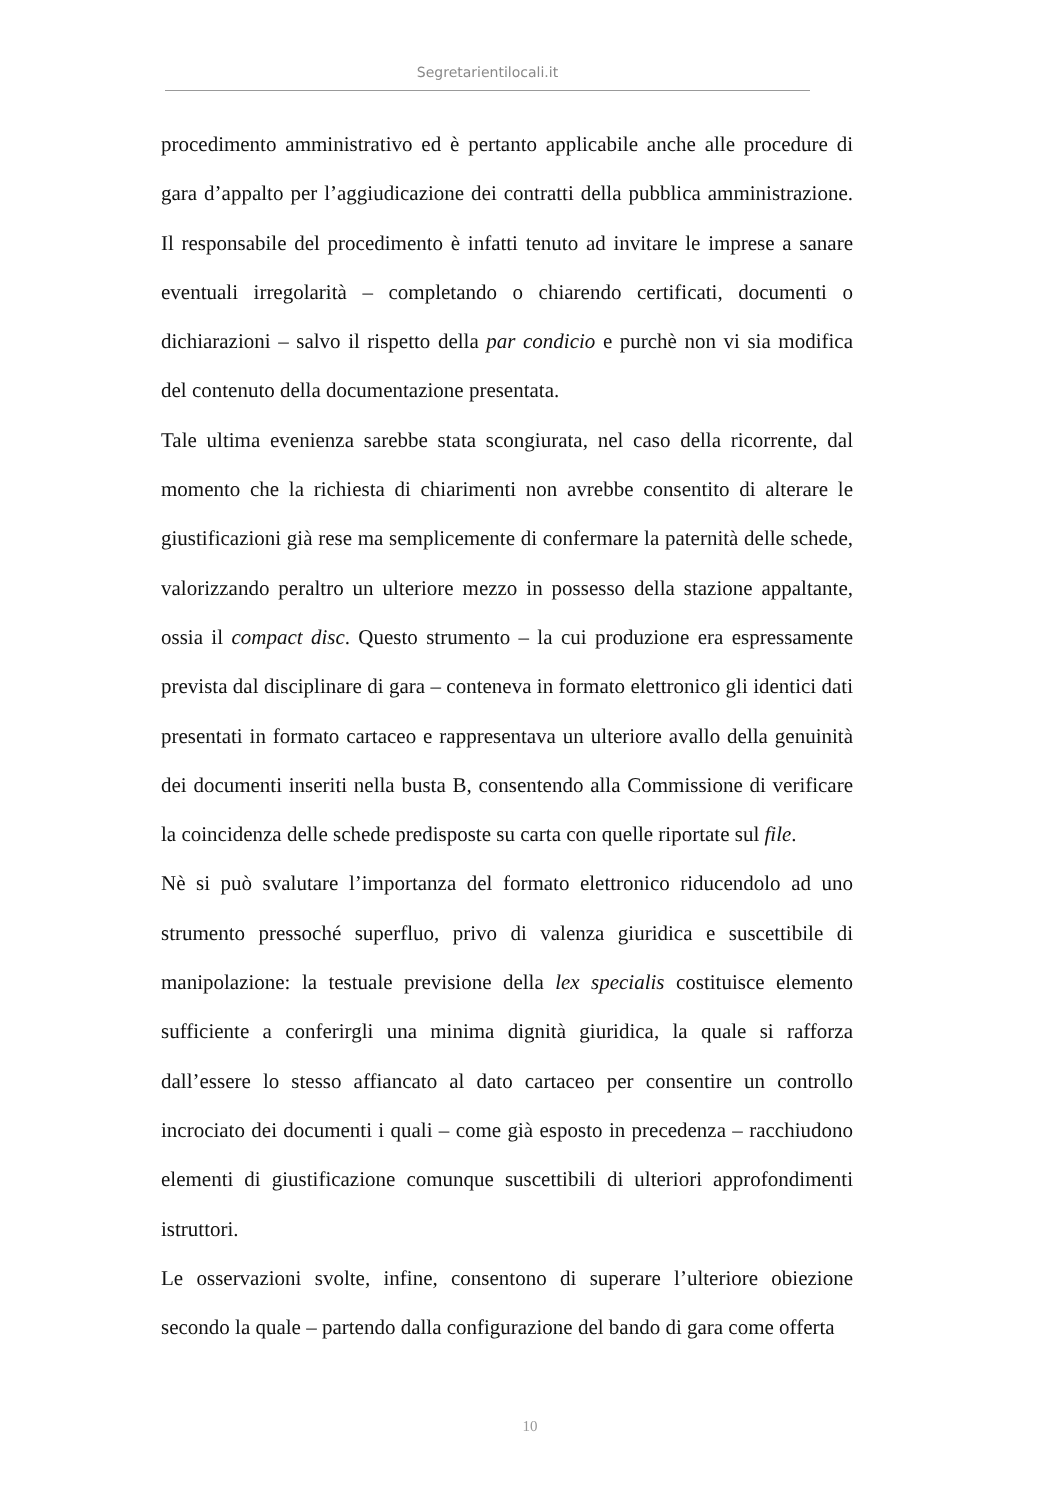Segretarientilocali.it
procedimento amministrativo ed è pertanto applicabile anche alle procedure di gara d’appalto per l’aggiudicazione dei contratti della pubblica amministrazione. Il responsabile del procedimento è infatti tenuto ad invitare le imprese a sanare eventuali irregolarità – completando o chiarendo certificati, documenti o dichiarazioni – salvo il rispetto della par condicio e purchè non vi sia modifica del contenuto della documentazione presentata.
Tale ultima evenienza sarebbe stata scongiurata, nel caso della ricorrente, dal momento che la richiesta di chiarimenti non avrebbe consentito di alterare le giustificazioni già rese ma semplicemente di confermare la paternità delle schede, valorizzando peraltro un ulteriore mezzo in possesso della stazione appaltante, ossia il compact disc. Questo strumento – la cui produzione era espressamente prevista dal disciplinare di gara – conteneva in formato elettronico gli identici dati presentati in formato cartaceo e rappresentava un ulteriore avallo della genuinità dei documenti inseriti nella busta B, consentendo alla Commissione di verificare la coincidenza delle schede predisposte su carta con quelle riportate sul file.
Nè si può svalutare l’importanza del formato elettronico riducendolo ad uno strumento pressoché superfluo, privo di valenza giuridica e suscettibile di manipolazione: la testuale previsione della lex specialis costituisce elemento sufficiente a conferirgli una minima dignità giuridica, la quale si rafforza dall’essere lo stesso affiancato al dato cartaceo per consentire un controllo incrociato dei documenti i quali – come già esposto in precedenza – racchiudono elementi di giustificazione comunque suscettibili di ulteriori approfondimenti istruttori.
Le osservazioni svolte, infine, consentono di superare l’ulteriore obiezione secondo la quale – partendo dalla configurazione del bando di gara come offerta
10